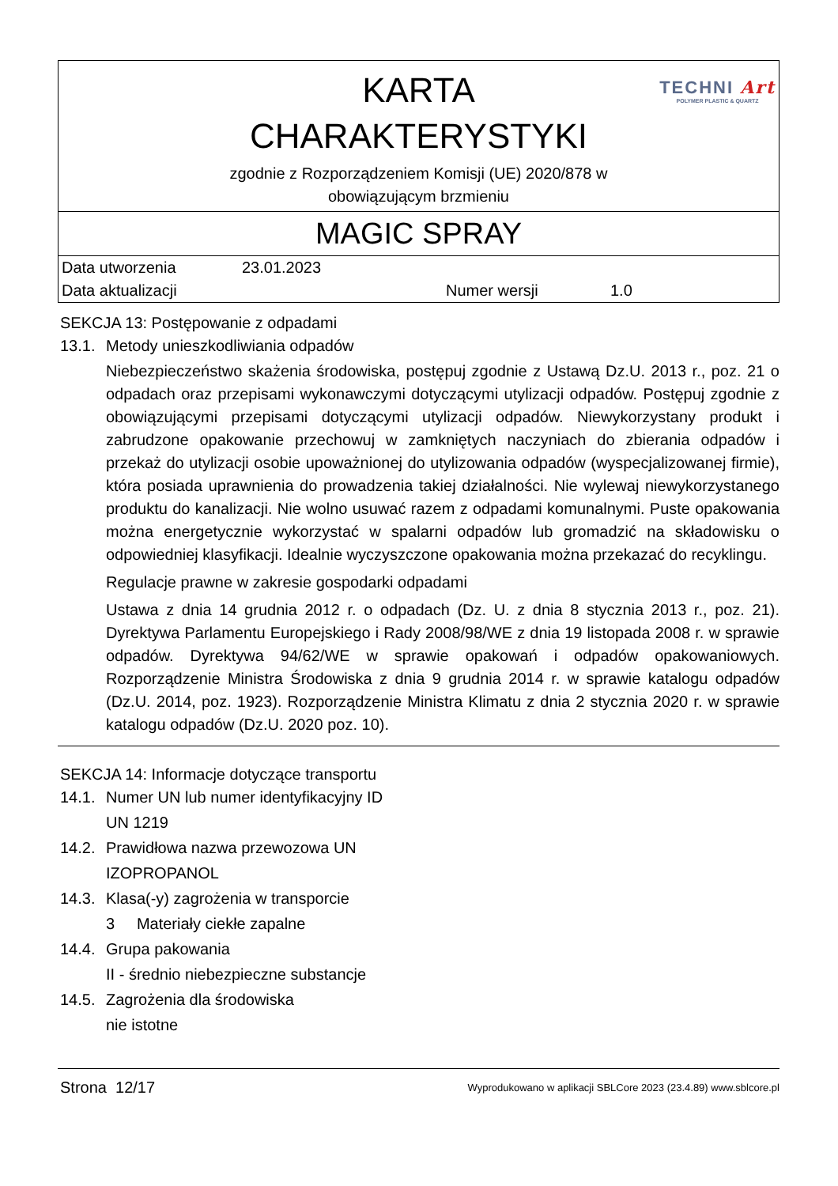TECHNI Art
POLYMER PLASTIC & QUARTZ
KARTA
CHARAKTERYSTYKI
zgodnie z Rozporządzeniem Komisji (UE) 2020/878 w
obowiązującym brzmieniu
MAGIC SPRAY
| Data utworzenia | 23.01.2023 | | |
| Data aktualizacji | | Numer wersji | 1.0 |
SEKCJA 13: Postępowanie z odpadami
13.1. Metody unieszkodliwiania odpadów
Niebezpieczeństwo skażenia środowiska, postępuj zgodnie z Ustawą Dz.U. 2013 r., poz. 21 o odpadach oraz przepisami wykonawczymi dotyczącymi utylizacji odpadów. Postępuj zgodnie z obowiązującymi przepisami dotyczącymi utylizacji odpadów. Niewykorzystany produkt i zabrudzone opakowanie przechowuj w zamkniętych naczyniach do zbierania odpadów i przekaż do utylizacji osobie upoważnionej do utylizowania odpadów (wyspecjalizowanej firmie), która posiada uprawnienia do prowadzenia takiej działalności. Nie wylewaj niewykorzystanego produktu do kanalizacji. Nie wolno usuwać razem z odpadami komunalnymi. Puste opakowania można energetycznie wykorzystać w spalarni odpadów lub gromadzić na składowisku o odpowiedniej klasyfikacji. Idealnie wyczyszczone opakowania można przekazać do recyklingu.
Regulacje prawne w zakresie gospodarki odpadami
Ustawa z dnia 14 grudnia 2012 r. o odpadach (Dz. U. z dnia 8 stycznia 2013 r., poz. 21). Dyrektywa Parlamentu Europejskiego i Rady 2008/98/WE z dnia 19 listopada 2008 r. w sprawie odpadów. Dyrektywa 94/62/WE w sprawie opakowań i odpadów opakowaniowych. Rozporządzenie Ministra Środowiska z dnia 9 grudnia 2014 r. w sprawie katalogu odpadów (Dz.U. 2014, poz. 1923). Rozporządzenie Ministra Klimatu z dnia 2 stycznia 2020 r. w sprawie katalogu odpadów (Dz.U. 2020 poz. 10).
SEKCJA 14: Informacje dotyczące transportu
14.1. Numer UN lub numer identyfikacyjny ID
UN 1219
14.2. Prawidłowa nazwa przewozowa UN
IZOPROPANOL
14.3. Klasa(-y) zagrożenia w transporcie
3 Materiały ciekłe zapalne
14.4. Grupa pakowania
II - średnio niebezpieczne substancje
14.5. Zagrożenia dla środowiska
nie istotne
Strona 12/17 Wyprodukowano w aplikacji SBLCore 2023 (23.4.89) www.sblcore.pl